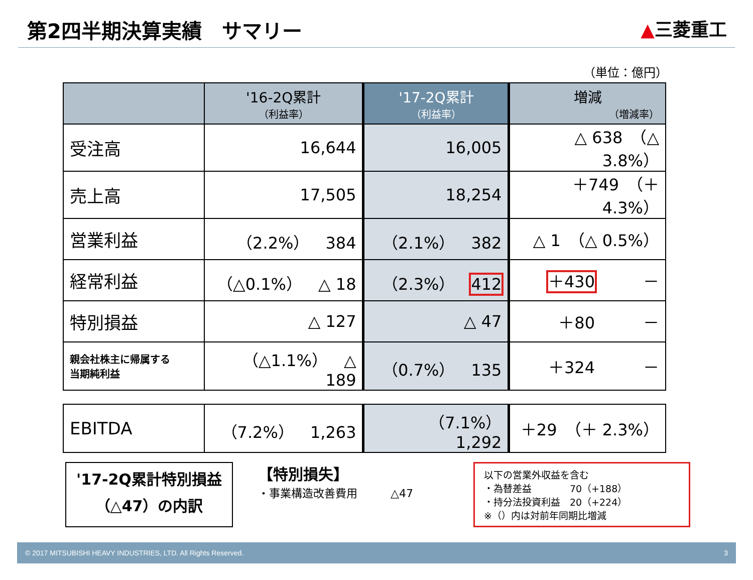第2四半期決算実績　サマリー
▲三菱重工
（単位：億円）
| | '16-2Q累計 （利益率） | '17-2Q累計 （利益率） | 増減 （増減率） |
| --- | --- | --- | --- |
| 受注高 | 16,644 | 16,005 | △ 638 （△ 3.8%） |
| 売上高 | 17,505 | 18,254 | ＋749 （＋ 4.3%） |
| 営業利益 | （2.2%） 384 | （2.1%） 382 | △ 1 （△ 0.5%） |
| 経常利益 | （△0.1%） △ 18 | （2.3%） 412 | ＋430 － |
| 特別損益 | △ 127 | △ 47 | ＋80 － |
| 親会社株主に帰属する 当期純利益 | （△1.1%） △ 189 | （0.7%） 135 | ＋324 － |
| EBITDA | （7.2%） 1,263 | （7.1%） 1,292 | ＋29 （＋ 2.3%） |
'17-2Q累計特別損益
（△47）の内訳
【特別損失】
・事業構造改善費用　　　△47
以下の営業外収益を含む
・為替差益　　　　70（+188）
・持分法投資利益　20（+224）
※（）内は対前年同期比増減
© 2017 MITSUBISHI HEAVY INDUSTRIES, LTD. All Rights Reserved. 3